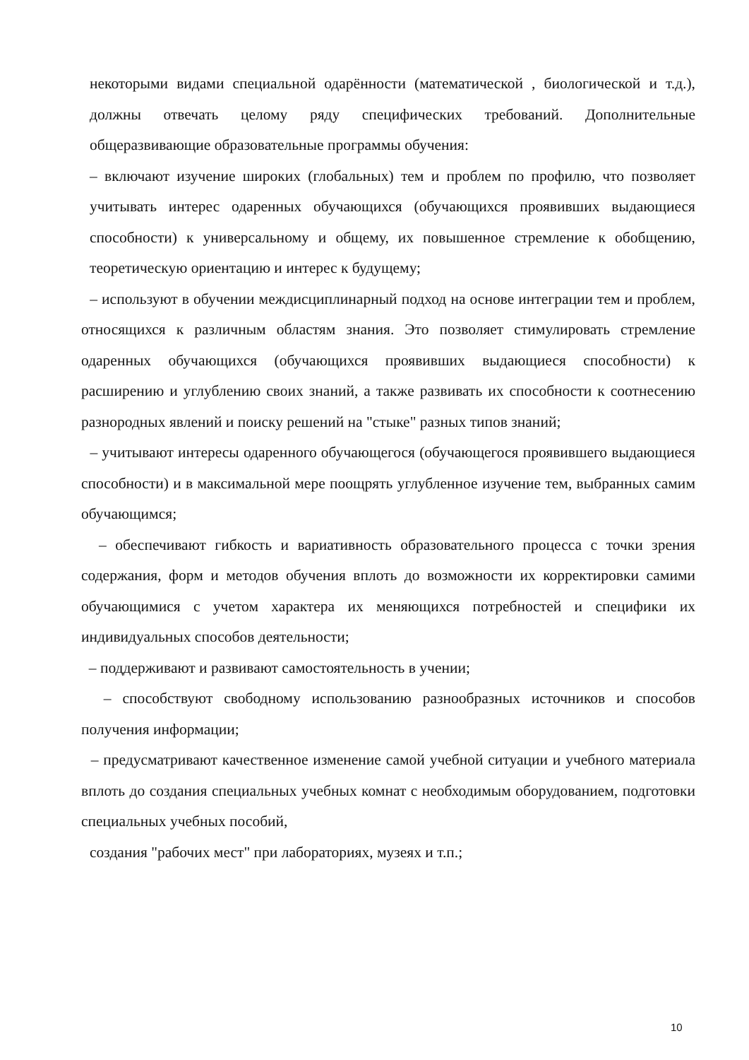некоторыми видами специальной одарённости (математической , биологической и т.д.), должны отвечать целому ряду специфических требований. Дополнительные общеразвивающие образовательные программы обучения:
– включают изучение широких (глобальных) тем и проблем по профилю, что позволяет учитывать интерес одаренных обучающихся (обучающихся проявивших выдающиеся способности) к универсальному и общему, их повышенное стремление к обобщению, теоретическую ориентацию и интерес к будущему;
– используют в обучении междисциплинарный подход на основе интеграции тем и проблем, относящихся к различным областям знания. Это позволяет стимулировать стремление одаренных обучающихся (обучающихся проявивших выдающиеся способности) к расширению и углублению своих знаний, а также развивать их способности к соотнесению разнородных явлений и поиску решений на "стыке" разных типов знаний;
– учитывают интересы одаренного обучающегося (обучающегося проявившего выдающиеся способности) и в максимальной мере поощрять углубленное изучение тем, выбранных самим обучающимся;
– обеспечивают гибкость и вариативность образовательного процесса с точки зрения содержания, форм и методов обучения вплоть до возможности их корректировки самими обучающимися с учетом характера их меняющихся потребностей и специфики их индивидуальных способов деятельности;
– поддерживают и развивают самостоятельность в учении;
– способствуют свободному использованию разнообразных источников и способов получения информации;
– предусматривают качественное изменение самой учебной ситуации и учебного материала вплоть до создания специальных учебных комнат с необходимым оборудованием, подготовки специальных учебных пособий,
создания "рабочих мест" при лабораториях, музеях и т.п.;
10